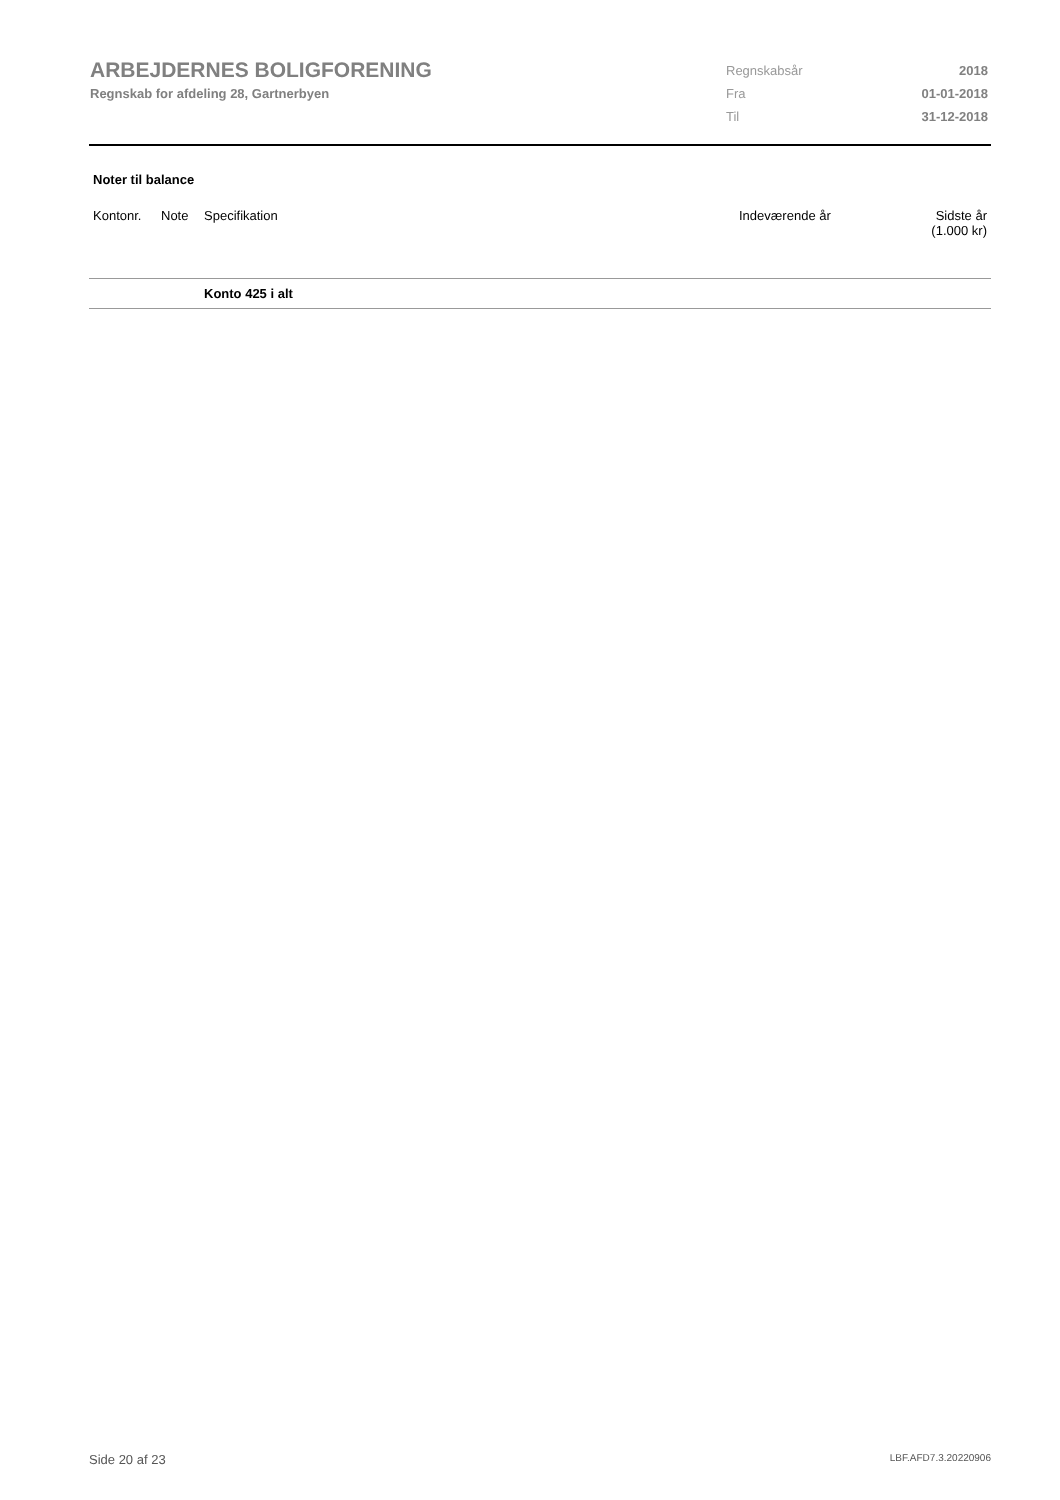ARBEJDERNES BOLIGFORENING
Regnskab for afdeling 28, Gartnerbyen
| Regnskabsår | 2018 |
| Fra | 01-01-2018 |
| Til | 31-12-2018 |
Noter til balance
| Kontonr. | Note | Specifikation | Indeværende år | Sidste år (1.000 kr) |
| --- | --- | --- | --- | --- |
| | | Konto 425 i alt | | |
Side 20 af 23 LBF.AFD7.3.20220906